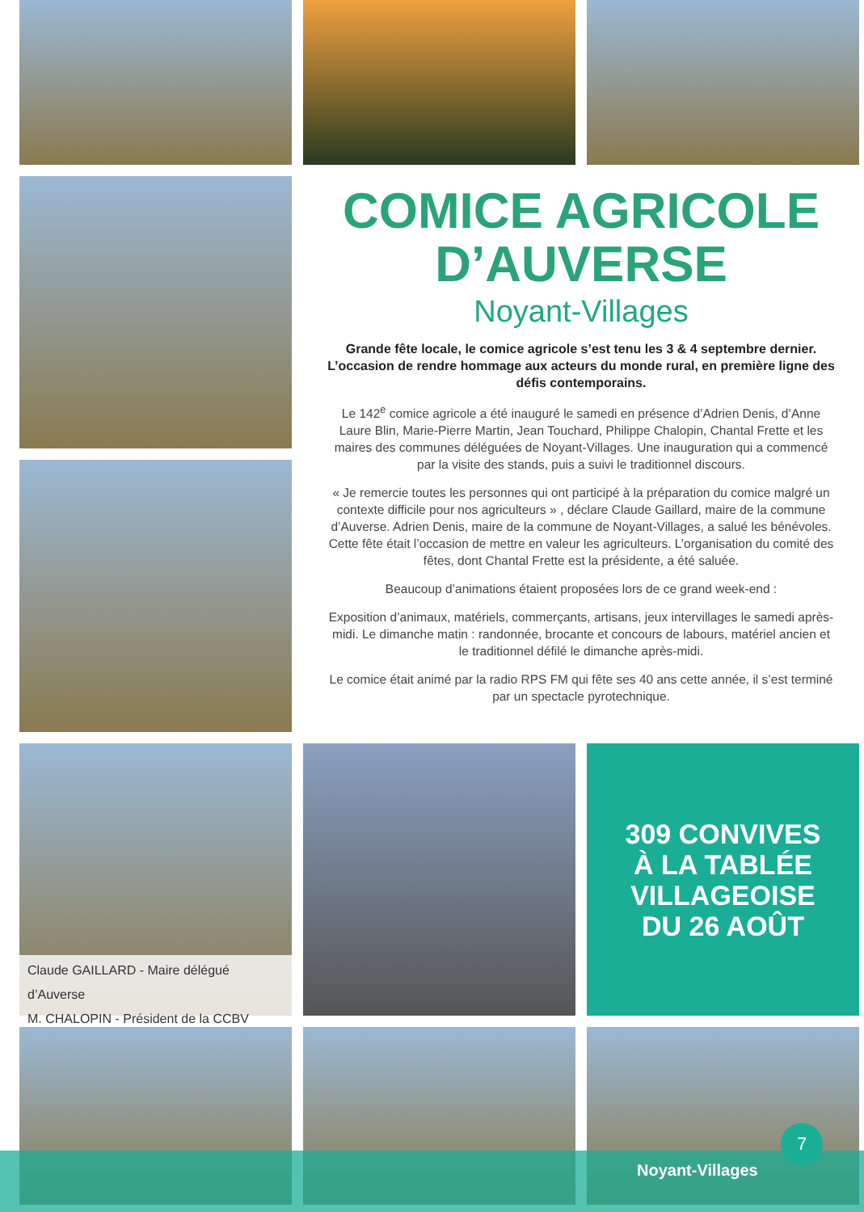COMICE AGRICOLE D’AUVERSE
Noyant-Villages
Grande fête locale, le comice agricole s’est tenu les 3 & 4 septembre dernier. L’occasion de rendre hommage aux acteurs du monde rural, en première ligne des défis contemporains.
Le 142<sup>e</sup> comice agricole a été inauguré le samedi en présence d’Adrien Denis, d’Anne Laure Blin, Marie-Pierre Martin, Jean Touchard, Philippe Chalopin, Chantal Frette et les maires des communes déléguées de Noyant-Villages. Une inauguration qui a commencé par la visite des stands, puis a suivi le traditionnel discours.
« Je remercie toutes les personnes qui ont participé à la préparation du comice malgré un contexte difficile pour nos agriculteurs » , déclare Claude Gaillard, maire de la commune d’Auverse. Adrien Denis, maire de la commune de Noyant-Villages, a salué les bénévoles. Cette fête était l’occasion de mettre en valeur les agriculteurs. L’organisation du comité des fêtes, dont Chantal Frette est la présidente, a été saluée.
Beaucoup d’animations étaient proposées lors de ce grand week-end :
Exposition d’animaux, matériels, commerçants, artisans, jeux intervillages le samedi après-midi. Le dimanche matin : randonnée, brocante et concours de labours, matériel ancien et le traditionnel défilé le dimanche après-midi.
Le comice était animé par la radio RPS FM qui fête ses 40 ans cette année, il s’est terminé par un spectacle pyrotechnique.
Claude GAILLARD - Maire délégué d’Auverse
M. CHALOPIN - Président de la CCBV
309 CONVIVES
À LA TABLÉE
VILLAGEOISE
DU 26 AOÛT
Noyant-Villages
7